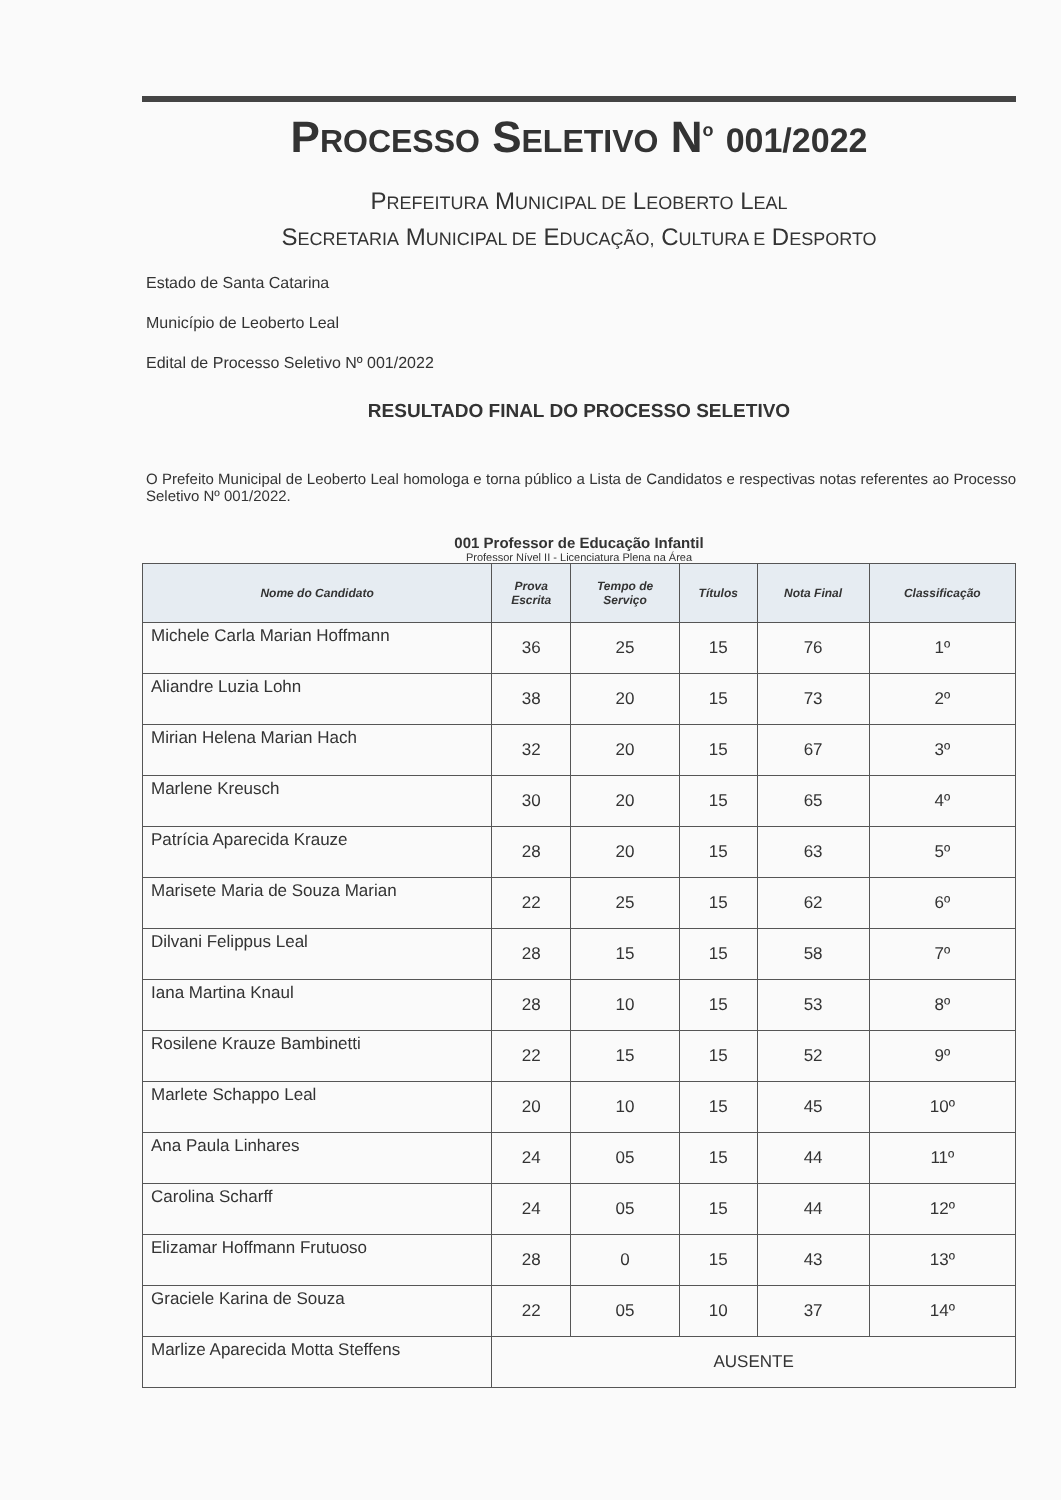PROCESSO SELETIVO N<sup>o</sup> 001/2022
PREFEITURA MUNICIPAL DE LEOBERTO LEAL
SECRETARIA MUNICIPAL DE EDUCAÇÃO, CULTURA E DESPORTO
Estado de Santa Catarina
Município de Leoberto Leal
Edital de Processo Seletivo Nº 001/2022
RESULTADO FINAL DO PROCESSO SELETIVO
O Prefeito Municipal de Leoberto Leal homologa e torna público a Lista de Candidatos e respectivas notas referentes ao Processo Seletivo Nº 001/2022.
001 Professor de Educação Infantil
Professor Nível II - Licenciatura Plena na Área
| Nome do Candidato | Prova Escrita | Tempo de Serviço | Títulos | Nota Final | Classificação |
| --- | --- | --- | --- | --- | --- |
| Michele Carla Marian Hoffmann | 36 | 25 | 15 | 76 | 1º |
| Aliandre Luzia Lohn | 38 | 20 | 15 | 73 | 2º |
| Mirian Helena Marian Hach | 32 | 20 | 15 | 67 | 3º |
| Marlene Kreusch | 30 | 20 | 15 | 65 | 4º |
| Patrícia Aparecida Krauze | 28 | 20 | 15 | 63 | 5º |
| Marisete Maria de Souza Marian | 22 | 25 | 15 | 62 | 6º |
| Dilvani Felippus Leal | 28 | 15 | 15 | 58 | 7º |
| Iana Martina Knaul | 28 | 10 | 15 | 53 | 8º |
| Rosilene Krauze Bambinetti | 22 | 15 | 15 | 52 | 9º |
| Marlete Schappo Leal | 20 | 10 | 15 | 45 | 10º |
| Ana Paula Linhares | 24 | 05 | 15 | 44 | 11º |
| Carolina Scharff | 24 | 05 | 15 | 44 | 12º |
| Elizamar Hoffmann Frutuoso | 28 | 0 | 15 | 43 | 13º |
| Graciele Karina de Souza | 22 | 05 | 10 | 37 | 14º |
| Marlize Aparecida Motta Steffens | AUSENTE | | | | |